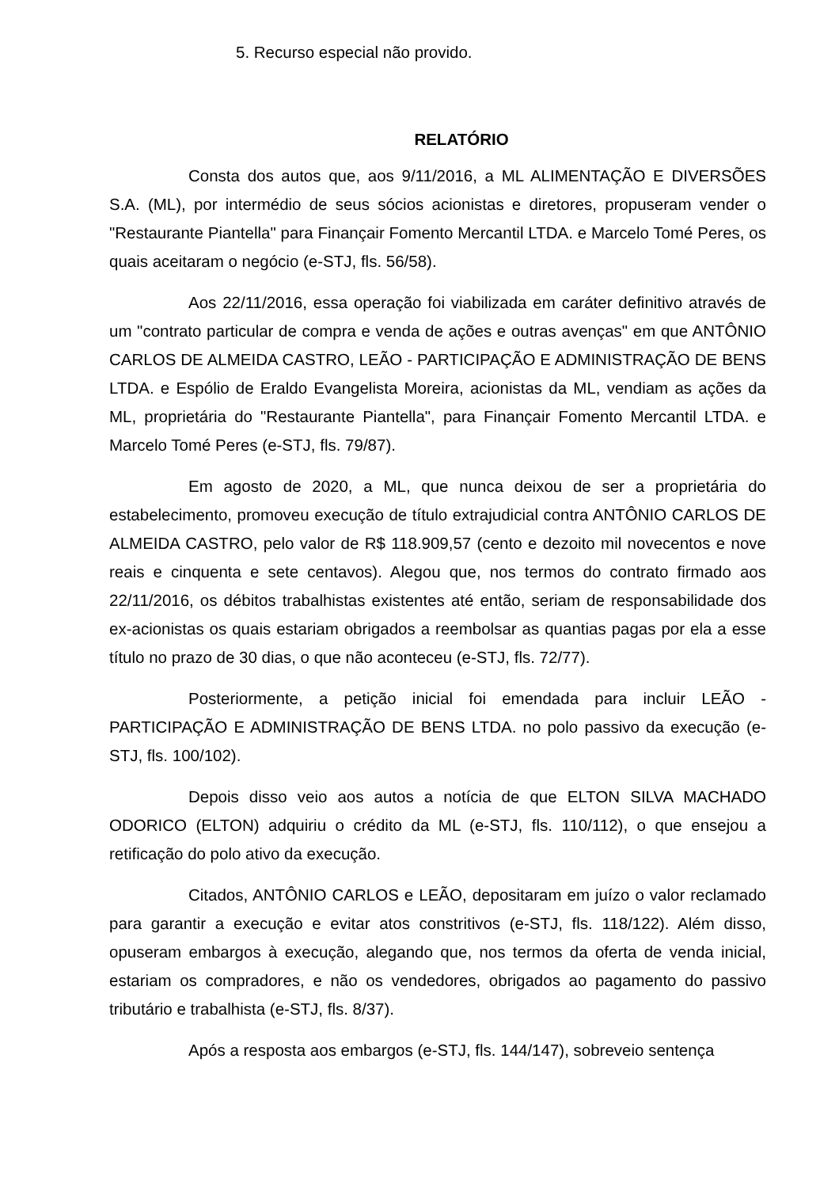5. Recurso especial não provido.
RELATÓRIO
Consta dos autos que, aos 9/11/2016, a ML ALIMENTAÇÃO E DIVERSÕES S.A. (ML), por intermédio de seus sócios acionistas e diretores, propuseram vender o "Restaurante Piantella" para Finançair Fomento Mercantil LTDA. e Marcelo Tomé Peres, os quais aceitaram o negócio (e-STJ, fls. 56/58).
Aos 22/11/2016, essa operação foi viabilizada em caráter definitivo através de um "contrato particular de compra e venda de ações e outras avenças" em que ANTÔNIO CARLOS DE ALMEIDA CASTRO, LEÃO - PARTICIPAÇÃO E ADMINISTRAÇÃO DE BENS LTDA. e Espólio de Eraldo Evangelista Moreira, acionistas da ML, vendiam as ações da ML, proprietária do "Restaurante Piantella", para Finançair Fomento Mercantil LTDA. e Marcelo Tomé Peres (e-STJ, fls. 79/87).
Em agosto de 2020, a ML, que nunca deixou de ser a proprietária do estabelecimento, promoveu execução de título extrajudicial contra ANTÔNIO CARLOS DE ALMEIDA CASTRO, pelo valor de R$ 118.909,57 (cento e dezoito mil novecentos e nove reais e cinquenta e sete centavos). Alegou que, nos termos do contrato firmado aos 22/11/2016, os débitos trabalhistas existentes até então, seriam de responsabilidade dos ex-acionistas os quais estariam obrigados a reembolsar as quantias pagas por ela a esse título no prazo de 30 dias, o que não aconteceu (e-STJ, fls. 72/77).
Posteriormente, a petição inicial foi emendada para incluir LEÃO - PARTICIPAÇÃO E ADMINISTRAÇÃO DE BENS LTDA. no polo passivo da execução (e-STJ, fls. 100/102).
Depois disso veio aos autos a notícia de que ELTON SILVA MACHADO ODORICO (ELTON) adquiriu o crédito da ML (e-STJ, fls. 110/112), o que ensejou a retificação do polo ativo da execução.
Citados, ANTÔNIO CARLOS e LEÃO, depositaram em juízo o valor reclamado para garantir a execução e evitar atos constritivos (e-STJ, fls. 118/122). Além disso, opuseram embargos à execução, alegando que, nos termos da oferta de venda inicial, estariam os compradores, e não os vendedores, obrigados ao pagamento do passivo tributário e trabalhista (e-STJ, fls. 8/37).
Após a resposta aos embargos (e-STJ, fls. 144/147), sobreveio sentença